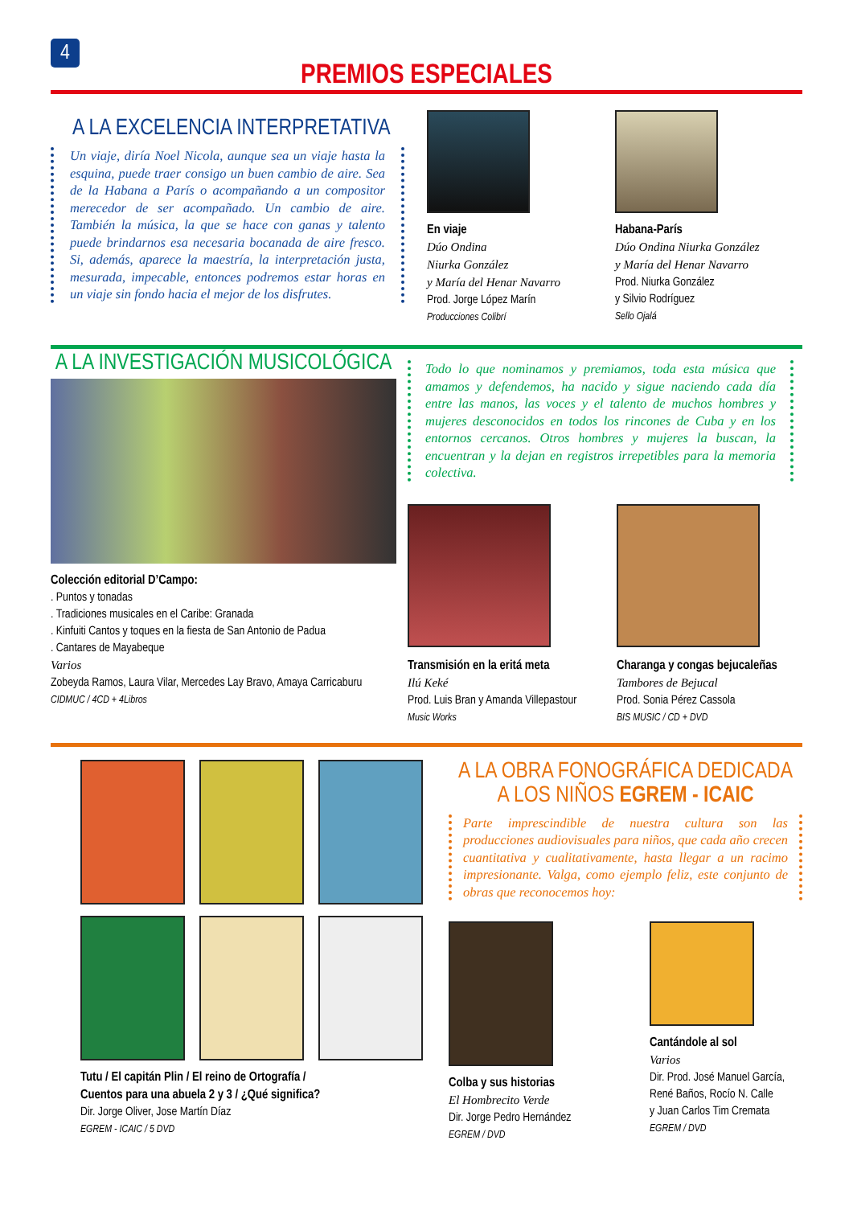4
PREMIOS ESPECIALES
A LA EXCELENCIA INTERPRETATIVA
Un viaje, diría Noel Nicola, aunque sea un viaje hasta la esquina, puede traer consigo un buen cambio de aire. Sea de la Habana a París o acompañando a un compositor merecedor de ser acompañado. Un cambio de aire. También la música, la que se hace con ganas y talento puede brindarnos esa necesaria bocanada de aire fresco. Si, además, aparece la maestría, la interpretación justa, mesurada, impecable, entonces podremos estar horas en un viaje sin fondo hacia el mejor de los disfrutes.
En viaje
Dúo Ondina
Niurka González
y María del Henar Navarro
Prod. Jorge López Marín
Producciones Colibrí
Habana-París
Dúo Ondina Niurka González
y María del Henar Navarro
Prod. Niurka González
y Silvio Rodríguez
Sello Ojalá
A LA INVESTIGACIÓN MUSICOLÓGICA
Colección editorial D’Campo:
. Puntos y tonadas
. Tradiciones musicales en el Caribe: Granada
. Kinfuiti Cantos y toques en la fiesta de San Antonio de Padua
. Cantares de Mayabeque
Varios
Zobeyda Ramos, Laura Vilar, Mercedes Lay Bravo, Amaya Carricaburu
CIDMUC / 4CD + 4Libros
Todo lo que nominamos y premiamos, toda esta música que amamos y defendemos, ha nacido y sigue naciendo cada día entre las manos, las voces y el talento de muchos hombres y mujeres desconocidos en todos los rincones de Cuba y en los entornos cercanos. Otros hombres y mujeres la buscan, la encuentran y la dejan en registros irrepetibles para la memoria colectiva.
Transmisión en la eritá meta
Ilú Keké
Prod. Luis Bran y Amanda Villepastour
Music Works
Charanga y congas bejucaleñas
Tambores de Bejucal
Prod. Sonia Pérez Cassola
BIS MUSIC / CD + DVD
Tutu / El capitán Plin / El reino de Ortografía /
Cuentos para una abuela 2 y 3 / ¿Qué significa?
Dir. Jorge Oliver, Jose Martín Díaz
EGREM - ICAIC / 5 DVD
A LA OBRA FONOGRÁFICA DEDICADA
A LOS NIÑOS EGREM - ICAIC
Parte imprescindible de nuestra cultura son las producciones audiovisuales para niños, que cada año crecen cuantitativa y cualitativamente, hasta llegar a un racimo impresionante. Valga, como ejemplo feliz, este conjunto de obras que reconocemos hoy:
Colba y sus historias
El Hombrecito Verde
Dir. Jorge Pedro Hernández
EGREM / DVD
Cantándole al sol
Varios
Dir. Prod. José Manuel García,
René Baños, Rocío N. Calle
y Juan Carlos Tim Cremata
EGREM / DVD